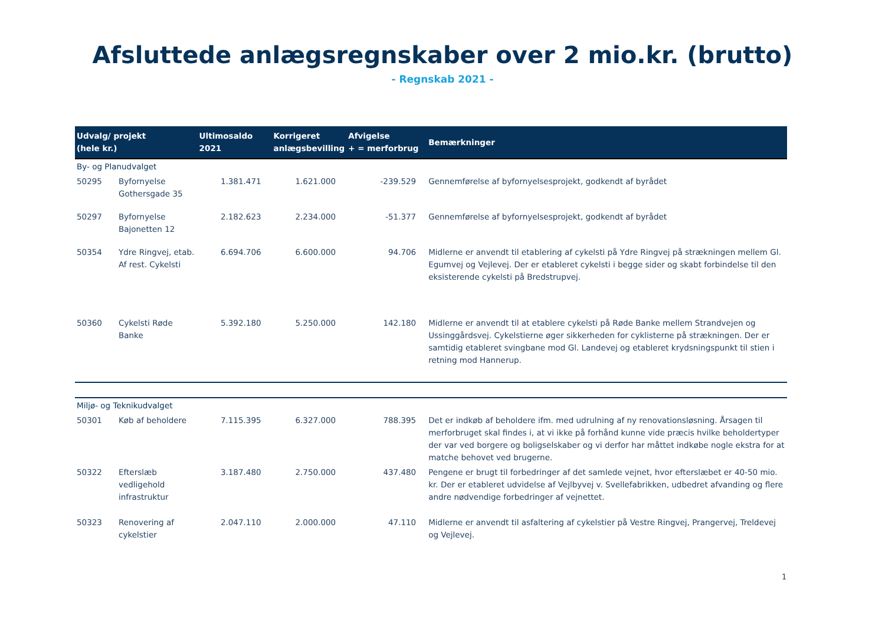Afsluttede anlægsregnskaber over 2 mio.kr. (brutto)
- Regnskab 2021 -
| Udvalg/ projekt (hele kr.) | | Ultimosaldo 2021 | Korrigeret anlægsbevilling | Afvigelse + = merforbrug | Bemærkninger |
| --- | --- | --- | --- | --- | --- |
| By- og Planudvalget | | | | | |
| 50295 | Byfornyelse Gothersgade 35 | 1.381.471 | 1.621.000 | -239.529 | Gennemførelse af byfornyelsesprojekt, godkendt af byrådet |
| 50297 | Byfornyelse Bajonetten 12 | 2.182.623 | 2.234.000 | -51.377 | Gennemførelse af byfornyelsesprojekt, godkendt af byrådet |
| 50354 | Ydre Ringvej, etab. Af rest. Cykelsti | 6.694.706 | 6.600.000 | 94.706 | Midlerne er anvendt til etablering af cykelsti på Ydre Ringvej på strækningen mellem Gl. Egumvej og Vejlevej. Der er etableret cykelsti i begge sider og skabt forbindelse til den eksisterende cykelsti på Bredstrupvej. |
| 50360 | Cykelsti Røde Banke | 5.392.180 | 5.250.000 | 142.180 | Midlerne er anvendt til at etablere cykelsti på Røde Banke mellem Strandvejen og Ussinggårdsvej. Cykelstierne øger sikkerheden for cyklisterne på strækningen. Der er samtidig etableret svingbane mod Gl. Landevej og etableret krydsningspunkt til stien i retning mod Hannerup. |
| Miljø- og Teknikudvalget | | | | | |
| 50301 | Køb af beholdere | 7.115.395 | 6.327.000 | 788.395 | Det er indkøb af beholdere ifm. med udrulning af ny renovationsløsning. Årsagen til merforbruget skal findes i, at vi ikke på forhånd kunne vide præcis hvilke beholdertyper der var ved borgere og boligselskaber og vi derfor har måttet indkøbe nogle ekstra for at matche behovet ved brugerne. |
| 50322 | Efterslæb vedligehold infrastruktur | 3.187.480 | 2.750.000 | 437.480 | Pengene er brugt til forbedringer af det samlede vejnet, hvor efterslæbet er 40-50 mio. kr. Der er etableret udvidelse af Vejlbyvej v. Svellefabrikken, udbedret afvanding og flere andre nødvendige forbedringer af vejnettet. |
| 50323 | Renovering af cykelstier | 2.047.110 | 2.000.000 | 47.110 | Midlerne er anvendt til asfaltering af cykelstier på Vestre Ringvej, Prangervej, Treldevej og Vejlevej. |
1